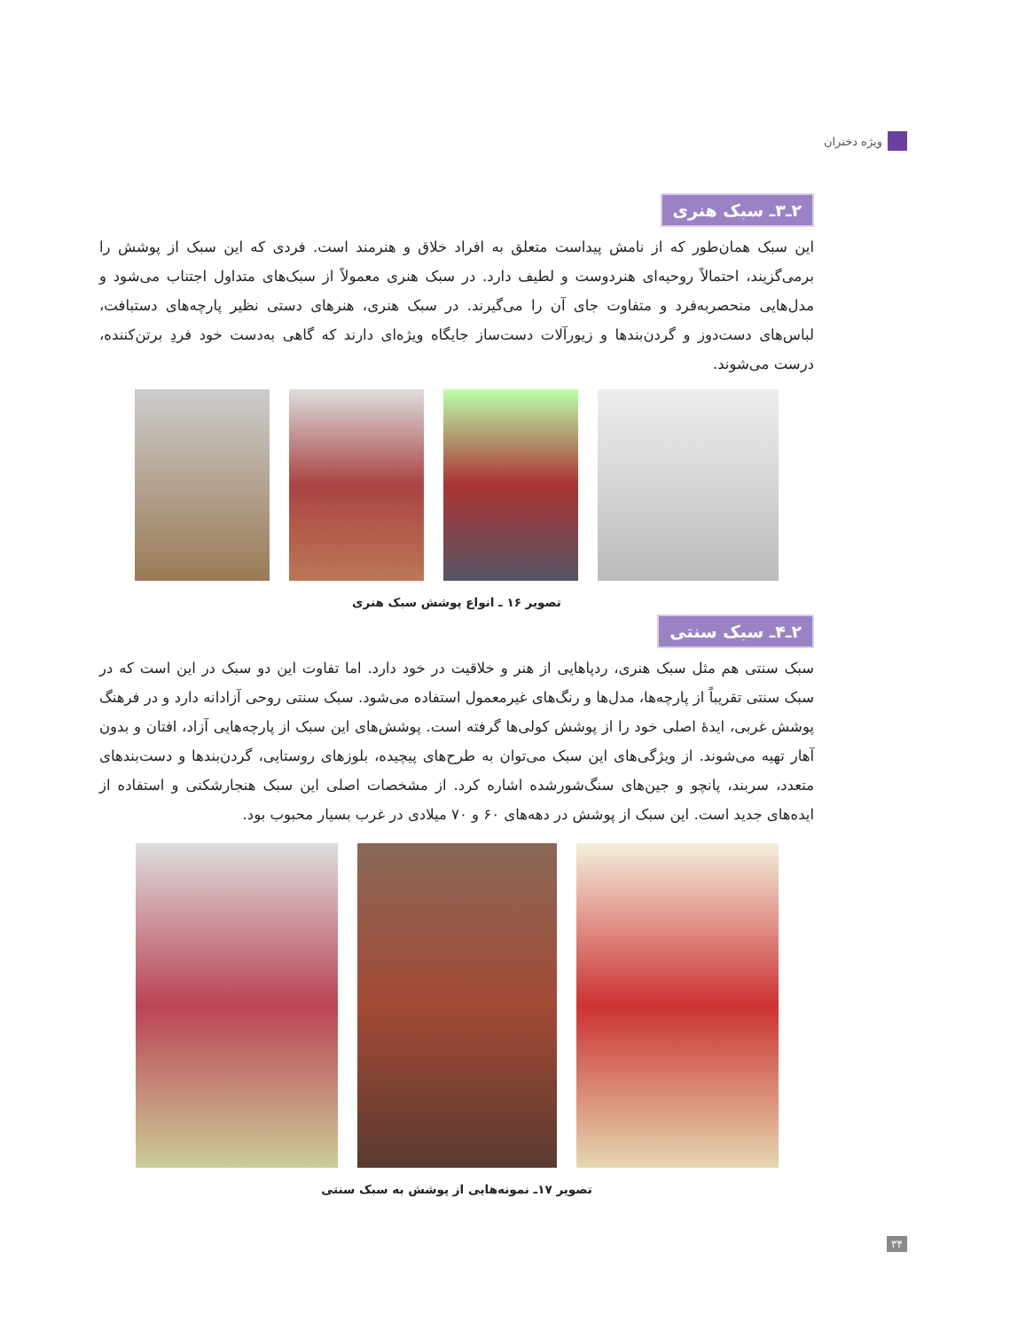ویژه دختران
۲ـ۳ـ سبک هنری
این سبک همان‌طور که از نامش پیداست متعلق به افراد خلاق و هنرمند است. فردی که این سبک از پوشش را برمی‌گزیند، احتمالاً روحیه‌ای هنردوست و لطیف دارد. در سبک هنری معمولاً از سبک‌های متداول اجتناب می‌شود و مدل‌هایی منحصربه‌فرد و متفاوت جای آن را می‌گیرند. در سبک هنری، هنرهای دستی نظیر پارچه‌های دستبافت، لباس‌های دست‌دوز و گردن‌بندها و زیورآلات دست‌ساز جایگاه ویژه‌ای دارند که گاهی به‌دست خود فردِ برتن‌کننده، درست می‌شوند.
تصویر ۱۶ ـ انواع پوشش سبک هنری
۲ـ۴ـ سبک سنتی
سبک سنتی هم مثل سبک هنری، ردپاهایی از هنر و خلاقیت در خود دارد. اما تفاوت این دو سبک در این است که در سبک سنتی تقریباً از پارچه‌ها، مدل‌ها و رنگ‌های غیرمعمول استفاده می‌شود. سبک سنتی روحی آزادانه دارد و در فرهنگ پوشش غربی، ایدهٔ اصلی خود را از پوشش کولی‌ها گرفته است. پوشش‌های این سبک از پارچه‌هایی آزاد، افتان و بدون آهار تهیه می‌شوند. از ویژگی‌های این سبک می‌توان به طرح‌های پیچیده، بلوزهای روستایی، گردن‌بندها و دست‌بندهای متعدد، سربند، پانچو و جین‌های سنگ‌شورشده اشاره کرد. از مشخصات اصلی این سبک هنجارشکنی و استفاده از ایده‌های جدید است. این سبک از پوشش در دهه‌های ۶۰ و ۷۰ میلادی در غرب بسیار محبوب بود.
تصویر ۱۷ـ نمونه‌هایی از پوشش به سبک سنتی
۳۴